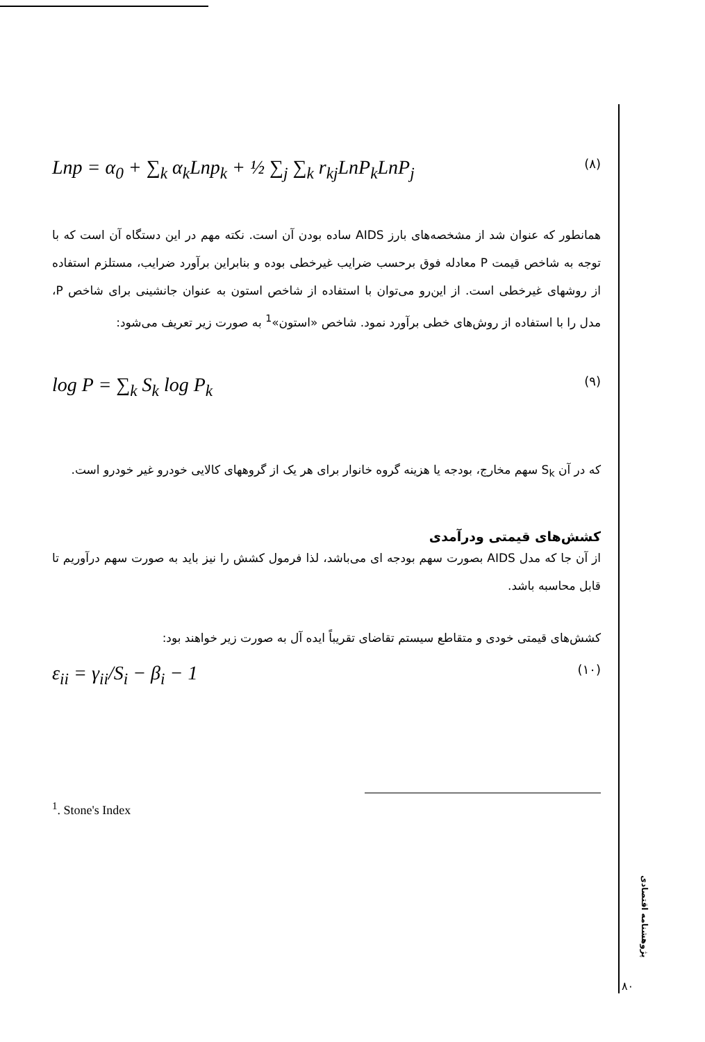Lnp = α<sub>0</sub> + ∑<sub>k</sub> α<sub>k</sub>Lnp<sub>k</sub> + ½ ∑<sub>j</sub> ∑<sub>k</sub> r<sub>kj</sub>LnP<sub>k</sub>LnP<sub>j</sub> (۸)
همانطور که عنوان شد از مشخصه‌های بارز AIDS ساده بودن آن است. نکته مهم در این دستگاه آن است که با توجه به شاخص قیمت P معادله فوق برحسب ضرایب غیرخطی بوده و بنابراین برآورد ضرایب، مستلزم استفاده از روشهای غیرخطی است. از این‌رو می‌توان با استفاده از شاخص استون به عنوان جانشینی برای شاخص P، مدل را با استفاده از روش‌های خطی برآورد نمود. شاخص «استون»<sup>1</sup> به صورت زیر تعریف می‌شود:
log P = ∑<sub>k</sub> S<sub>k</sub> log P<sub>k</sub> (۹)
که در آن S<sub>k</sub> سهم مخارج، بودجه یا هزینه گروه خانوار برای هر یک از گروههای کالایی خودرو غیر خودرو است.
کشش‌های قیمتی ودرآمدی
از آن جا که مدل AIDS بصورت سهم بودجه ای می‌باشد، لذا فرمول کشش را نیز باید به صورت سهم درآوریم تا قابل محاسبه باشد.
کشش‌های قیمتی خودی و متقاطع سیستم تقاضای تقریباً ایده آل به صورت زیر خواهند بود:
ε<sub>ii</sub> = γ<sub>ii</sub>/S<sub>i</sub> − β<sub>i</sub> − 1 (۱۰)
<sup>1</sup>. Stone's Index
پژوهشنامه اقتصادی
۸۰